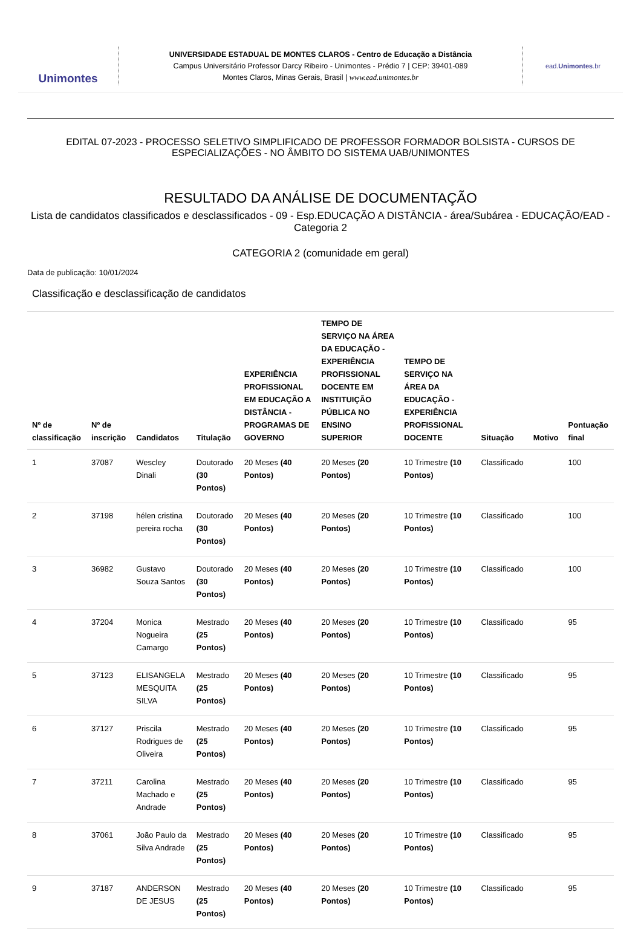Unimontes
UNIVERSIDADE ESTADUAL DE MONTES CLAROS - Centro de Educação a Distância
Campus Universitário Professor Darcy Ribeiro - Unimontes - Prédio 7 | CEP: 39401-089
Montes Claros, Minas Gerais, Brasil | www.ead.unimontes.br
ead. Unimontes.br
EDITAL 07-2023 - PROCESSO SELETIVO SIMPLIFICADO DE PROFESSOR FORMADOR BOLSISTA - CURSOS DE ESPECIALIZAÇÕES - NO ÂMBITO DO SISTEMA UAB/UNIMONTES
RESULTADO DA ANÁLISE DE DOCUMENTAÇÃO
Lista de candidatos classificados e desclassificados - 09 - Esp.EDUCAÇÃO A DISTÂNCIA - área/Subárea - EDUCAÇÃO/EAD - Categoria 2
CATEGORIA 2 (comunidade em geral)
Data de publicação: 10/01/2024
Classificação e desclassificação de candidatos
| Nº de classificação | Nº de inscrição | Candidatos | Titulação | EXPERIÊNCIA PROFISSIONAL EM EDUCAÇÃO A DISTÂNCIA - PROGRAMAS DE GOVERNO | TEMPO DE SERVIÇO NA ÁREA DA EDUCAÇÃO - EXPERIÊNCIA PROFISSIONAL DOCENTE EM INSTITUIÇÃO PÚBLICA NO ENSINO SUPERIOR | TEMPO DE SERVIÇO NA ÁREA DA EDUCAÇÃO - EXPERIÊNCIA PROFISSIONAL DOCENTE | Situação | Motivo | Pontuação final |
| --- | --- | --- | --- | --- | --- | --- | --- | --- | --- |
| 1 | 37087 | Wescley Dinali | Doutorado (30 Pontos) | 20 Meses (40 Pontos) | 20 Meses (20 Pontos) | 10 Trimestre (10 Pontos) | Classificado | | 100 |
| 2 | 37198 | hélen cristina pereira rocha | Doutorado (30 Pontos) | 20 Meses (40 Pontos) | 20 Meses (20 Pontos) | 10 Trimestre (10 Pontos) | Classificado | | 100 |
| 3 | 36982 | Gustavo Souza Santos | Doutorado (30 Pontos) | 20 Meses (40 Pontos) | 20 Meses (20 Pontos) | 10 Trimestre (10 Pontos) | Classificado | | 100 |
| 4 | 37204 | Monica Nogueira Camargo | Mestrado (25 Pontos) | 20 Meses (40 Pontos) | 20 Meses (20 Pontos) | 10 Trimestre (10 Pontos) | Classificado | | 95 |
| 5 | 37123 | ELISANGELA MESQUITA SILVA | Mestrado (25 Pontos) | 20 Meses (40 Pontos) | 20 Meses (20 Pontos) | 10 Trimestre (10 Pontos) | Classificado | | 95 |
| 6 | 37127 | Priscila Rodrigues de Oliveira | Mestrado (25 Pontos) | 20 Meses (40 Pontos) | 20 Meses (20 Pontos) | 10 Trimestre (10 Pontos) | Classificado | | 95 |
| 7 | 37211 | Carolina Machado e Andrade | Mestrado (25 Pontos) | 20 Meses (40 Pontos) | 20 Meses (20 Pontos) | 10 Trimestre (10 Pontos) | Classificado | | 95 |
| 8 | 37061 | João Paulo da Silva Andrade | Mestrado (25 Pontos) | 20 Meses (40 Pontos) | 20 Meses (20 Pontos) | 10 Trimestre (10 Pontos) | Classificado | | 95 |
| 9 | 37187 | ANDERSON DE JESUS | Mestrado (25 Pontos) | 20 Meses (40 Pontos) | 20 Meses (20 Pontos) | 10 Trimestre (10 Pontos) | Classificado | | 95 |